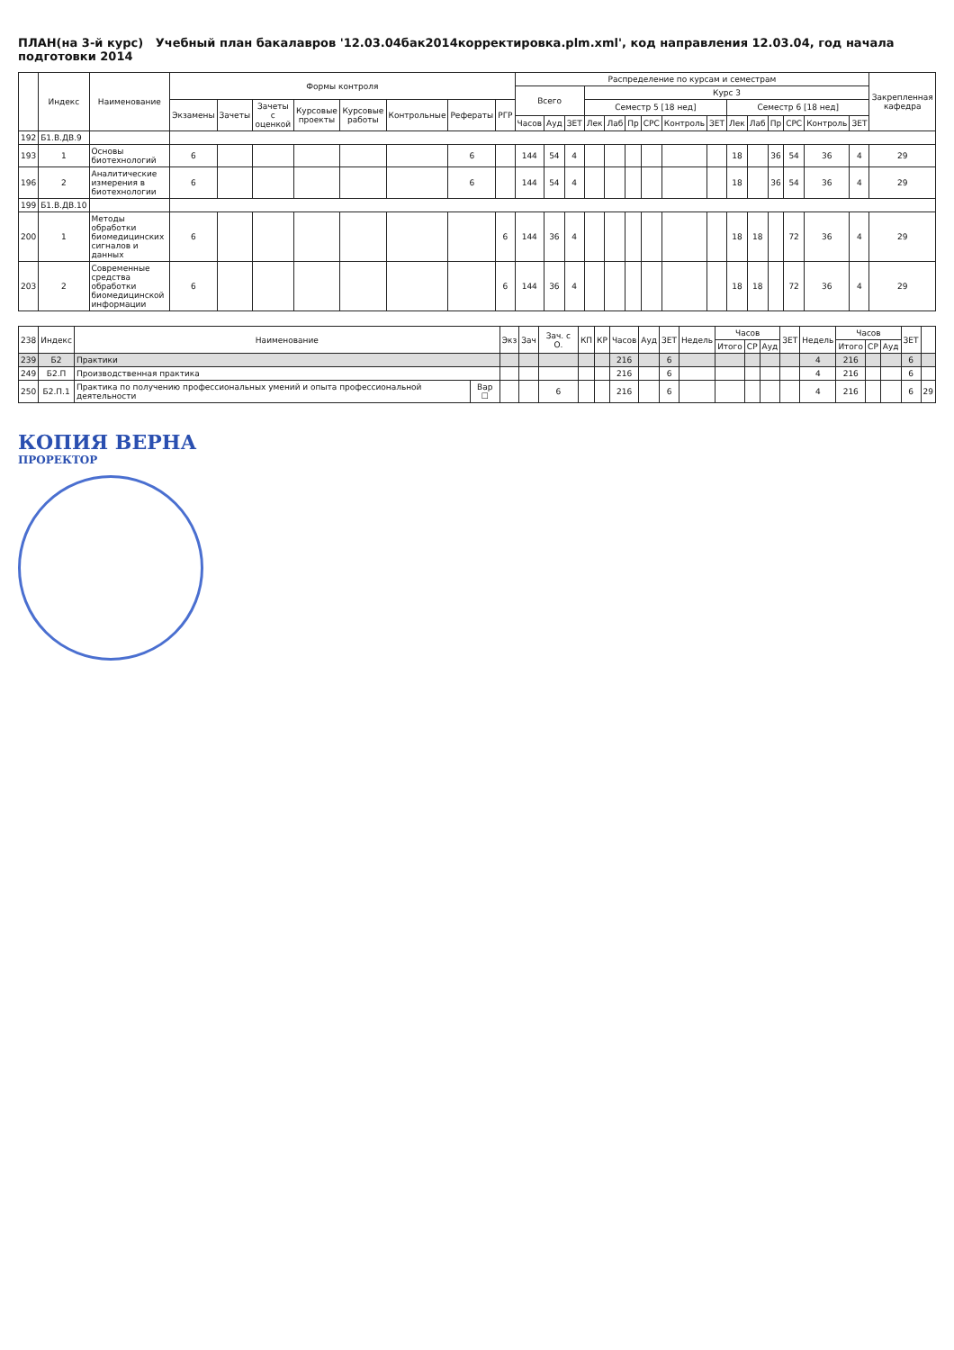ПЛАН(на 3-й курс) Учебный план бакалавров '12.03.04бак2014корректировка.plm.xml', код направления 12.03.04, год начала подготовки 2014
| | Индекс | Наименование | Формы контроля | | | | | | | | Распределение по курсам и семестрам | | | | | | | | | | | | | | | Закрепленная кафедра |
| --- | --- | --- | --- | --- | --- | --- | --- | --- | --- | --- | --- | --- | --- | --- | --- | --- | --- | --- | --- | --- | --- | --- | --- | --- | --- | --- |
| | | | | | | | | | | | Всего | | | Курс 3 | | | | | | | | | | | | |
| | | | Экзамены | Зачеты | Зачеты с оценкой | Курсовые проекты | Курсовые работы | Контрольные | Рефераты | РГР | | | | Семестр 5 [18 нед] | | | | | | Семестр 6 [18 нед] | | | | | | |
| | | | | | | | | | | | Часов | Ауд | ЗЕТ | Лек | Лаб | Пр | СРС | Контроль | ЗЕТ | Лек | Лаб | Пр | СРС | Контроль | ЗЕТ | |
| 192 | Б1.В.ДВ.9 | | | | | | | | | | | | | | | | | | | | | | | | | |
| 193 | 1 | Основы биотехнологий | 6 | | | | | | 6 | | 144 | 54 | 4 | | | | | | | 18 | | 36 | 54 | 36 | 4 | 29 |
| 196 | 2 | Аналитические измерения в биотехнологии | 6 | | | | | | 6 | | 144 | 54 | 4 | | | | | | | 18 | | 36 | 54 | 36 | 4 | 29 |
| 199 | Б1.В.ДВ.10 | | | | | | | | | | | | | | | | | | | | | | | | | |
| 200 | 1 | Методы обработки биомедицинских сигналов и данных | 6 | | | | | | | 6 | 144 | 36 | 4 | | | | | | | 18 | 18 | | 72 | 36 | 4 | 29 |
| 203 | 2 | Современные средства обработки биомедицинской информации | 6 | | | | | | | 6 | 144 | 36 | 4 | | | | | | | 18 | 18 | | 72 | 36 | 4 | 29 |
| 238 | Индекс | Наименование | | Экз | Зач | Зач. с О. | КП | КР | Часов | Ауд | ЗЕТ | Недель | Часов | | | ЗЕТ | Недель | Часов | | | ЗЕТ | |
| --- | --- | --- | --- | --- | --- | --- | --- | --- | --- | --- | --- | --- | --- | --- | --- | --- | --- | --- | --- | --- | --- | --- |
| | | | | | | | | | | | | | Итого | СР | Ауд | | | Итого | СР | Ауд | | |
| 239 | Б2 | Практики | | | | | | | 216 | | 6 | | | | | | 4 | 216 | | | 6 | |
| 249 | Б2.П | Производственная практика | | | | | | | 216 | | 6 | | | | | | 4 | 216 | | | 6 | |
| 250 | Б2.П.1 | Практика по получению профессиональных умений и опыта профессиональной деятельности | Вар ☐ | | | 6 | | | 216 | | 6 | | | | | | 4 | 216 | | | 6 | 29 |
КОПИЯ ВЕРНА
ПРОРЕКТОР